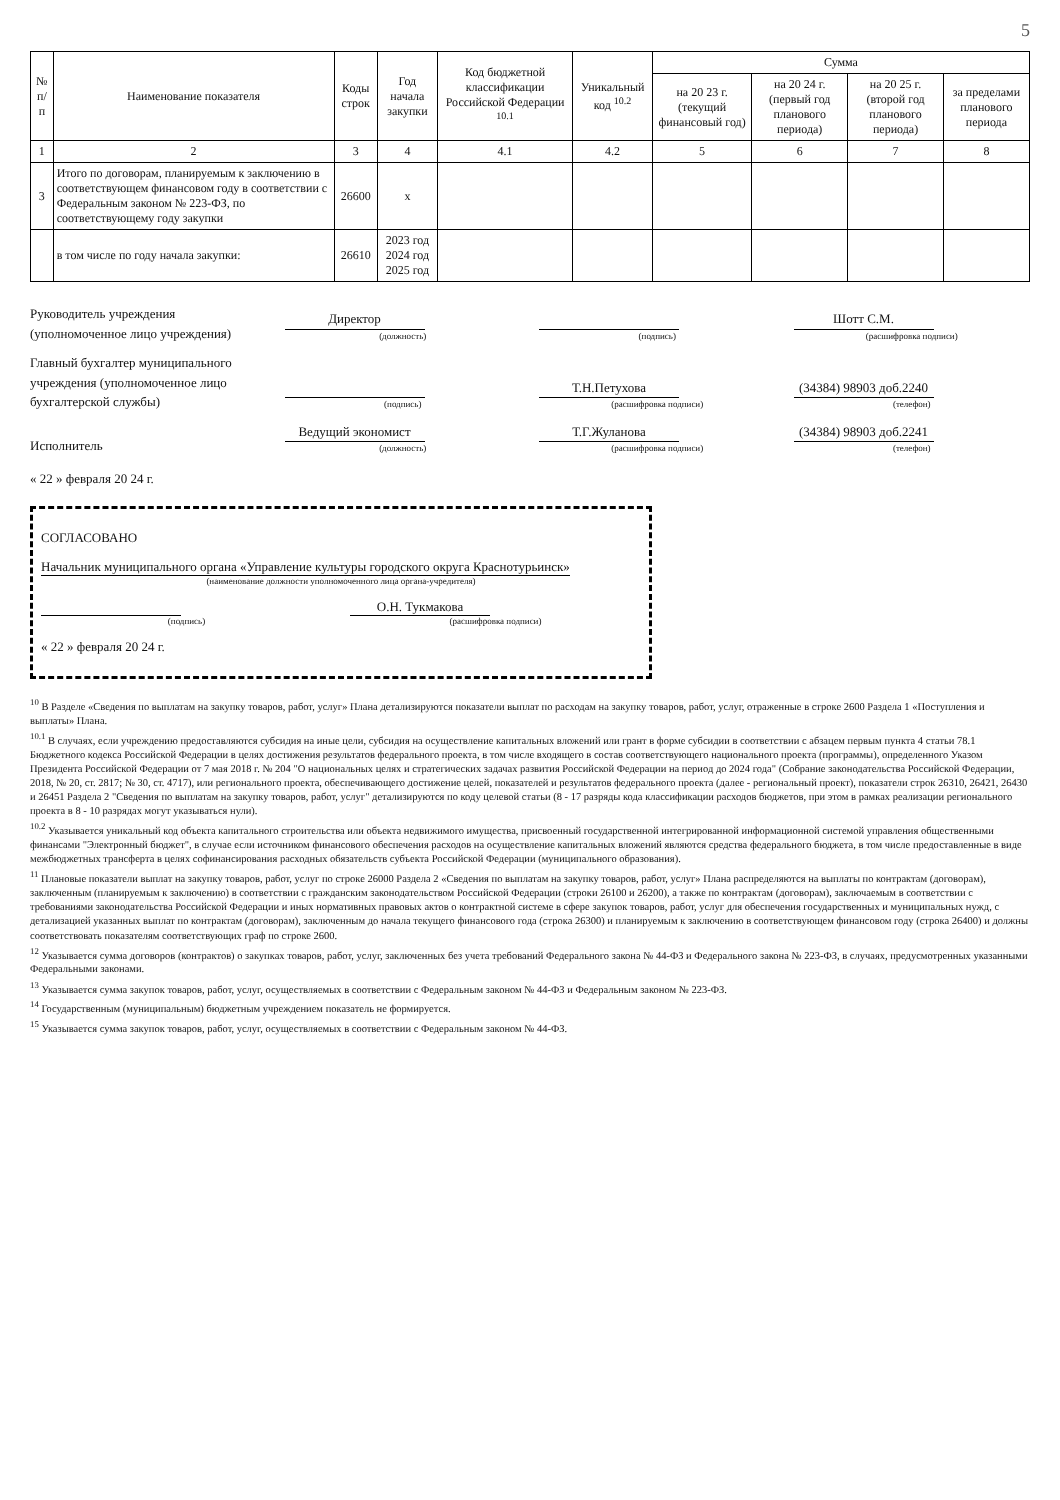5
| № п/п | Наименование показателя | Коды строк | Год начала закупки | Код бюджетной классификации Российской Федерации <sup>10.1</sup> | Уникальный код <sup>10.2</sup> | Сумма | | | |
| --- | --- | --- | --- | --- | --- | --- | --- | --- | --- |
| | | | | | | на 20 23 г. (текущий финансовый год) | на 20 24 г. (первый год планового периода) | на 20 25 г. (второй год планового периода) | за пределами планового периода |
| 1 | 2 | 3 | 4 | 4.1 | 4.2 | 5 | 6 | 7 | 8 |
| 3 | Итого по договорам, планируемым к заключению в соответствующем финансовом году в соответствии с Федеральным законом № 223-ФЗ, по соответствующему году закупки | 26600 | x | | | | | | |
| | в том числе по году начала закупки: | 26610 | 2023 год 2024 год 2025 год | | | | | | |
Руководитель учреждения
(уполномоченное лицо учреждения)
Директор
(должность)
(подпись)
Шотт С.М.
(расшифровка подписи)
Главный бухгалтер муниципального учреждения (уполномоченное лицо бухгалтерской службы)
(подпись)
Т.Н.Петухова
(расшифровка подписи)
(34384) 98903 доб.2240
(телефон)
Исполнитель
Ведущий экономист
(должность)
Т.Г.Жуланова
(расшифровка подписи)
(34384) 98903 доб.2241
(телефон)
« 22 » февраля 20 24 г.
СОГЛАСОВАНО
Начальник муниципального органа «Управление культуры городского округа Краснотурьинск»
(наименование должности уполномоченного лица органа-учредителя)
(подпись)
О.Н. Тукмакова
(расшифровка подписи)
« 22 » февраля 20 24 г.
<sup>10</sup> В Разделе «Сведения по выплатам на закупку товаров, работ, услуг» Плана детализируются показатели выплат по расходам на закупку товаров, работ, услуг, отраженные в строке 2600 Раздела 1 «Поступления и выплаты» Плана.
<sup>10.1</sup> В случаях, если учреждению предоставляются субсидия на иные цели, субсидия на осуществление капитальных вложений или грант в форме субсидии в соответствии с абзацем первым пункта 4 статьи 78.1 Бюджетного кодекса Российской Федерации в целях достижения результатов федерального проекта, в том числе входящего в состав соответствующего национального проекта (программы), определенного Указом Президента Российской Федерации от 7 мая 2018 г. № 204 "О национальных целях и стратегических задачах развития Российской Федерации на период до 2024 года" (Собрание законодательства Российской Федерации, 2018, № 20, ст. 2817; № 30, ст. 4717), или регионального проекта, обеспечивающего достижение целей, показателей и результатов федерального проекта (далее - региональный проект), показатели строк 26310, 26421, 26430 и 26451 Раздела 2 "Сведения по выплатам на закупку товаров, работ, услуг" детализируются по коду целевой статьи (8 - 17 разряды кода классификации расходов бюджетов, при этом в рамках реализации регионального проекта в 8 - 10 разрядах могут указываться нули).
<sup>10.2</sup> Указывается уникальный код объекта капитального строительства или объекта недвижимого имущества, присвоенный государственной интегрированной информационной системой управления общественными финансами "Электронный бюджет", в случае если источником финансового обеспечения расходов на осуществление капитальных вложений являются средства федерального бюджета, в том числе предоставленные в виде межбюджетных трансферта в целях софинансирования расходных обязательств субъекта Российской Федерации (муниципального образования).
<sup>11</sup> Плановые показатели выплат на закупку товаров, работ, услуг по строке 26000 Раздела 2 «Сведения по выплатам на закупку товаров, работ, услуг» Плана распределяются на выплаты по контрактам (договорам), заключенным (планируемым к заключению) в соответствии с гражданским законодательством Российской Федерации (строки 26100 и 26200), а также по контрактам (договорам), заключаемым в соответствии с требованиями законодательства Российской Федерации и иных нормативных правовых актов о контрактной системе в сфере закупок товаров, работ, услуг для обеспечения государственных и муниципальных нужд, с детализацией указанных выплат по контрактам (договорам), заключенным до начала текущего финансового года (строка 26300) и планируемым к заключению в соответствующем финансовом году (строка 26400) и должны соответствовать показателям соответствующих граф по строке 2600.
<sup>12</sup> Указывается сумма договоров (контрактов) о закупках товаров, работ, услуг, заключенных без учета требований Федерального закона № 44-ФЗ и Федерального закона № 223-ФЗ, в случаях, предусмотренных указанными Федеральными законами.
<sup>13</sup> Указывается сумма закупок товаров, работ, услуг, осуществляемых в соответствии с Федеральным законом № 44-ФЗ и Федеральным законом № 223-ФЗ.
<sup>14</sup> Государственным (муниципальным) бюджетным учреждением показатель не формируется.
<sup>15</sup> Указывается сумма закупок товаров, работ, услуг, осуществляемых в соответствии с Федеральным законом № 44-ФЗ.